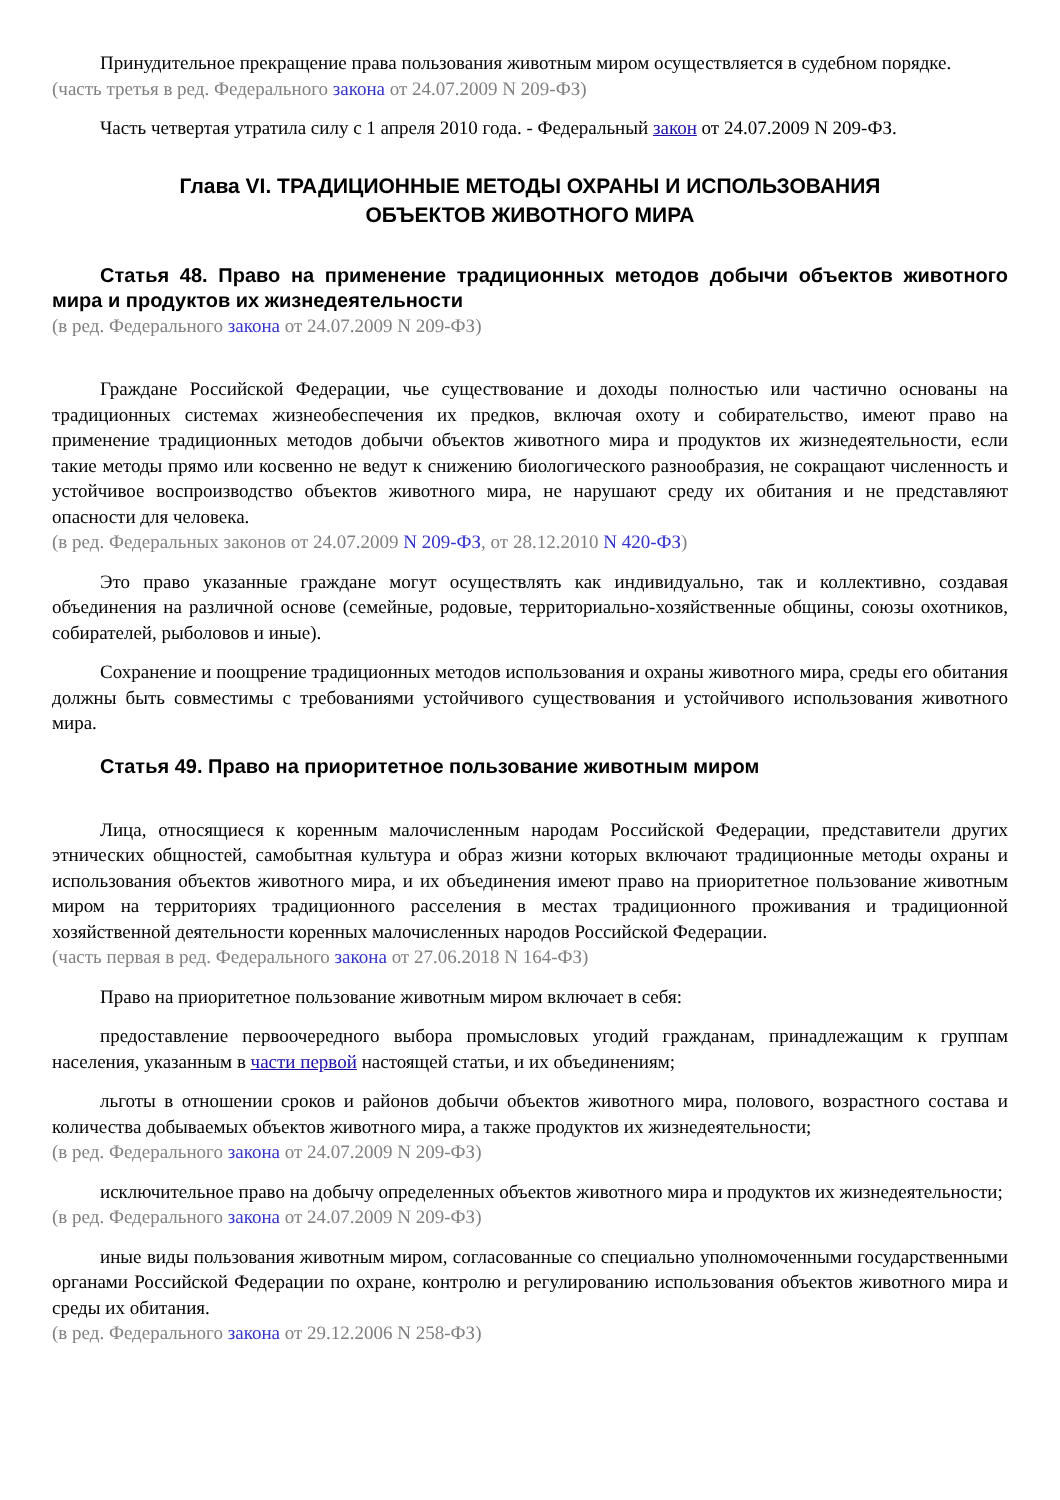Принудительное прекращение права пользования животным миром осуществляется в судебном порядке.
(часть третья в ред. Федерального закона от 24.07.2009 N 209-ФЗ)
Часть четвертая утратила силу с 1 апреля 2010 года. - Федеральный закон от 24.07.2009 N 209-ФЗ.
Глава VI. ТРАДИЦИОННЫЕ МЕТОДЫ ОХРАНЫ И ИСПОЛЬЗОВАНИЯ
ОБЪЕКТОВ ЖИВОТНОГО МИРА
Статья 48. Право на применение традиционных методов добычи объектов животного мира и продуктов их жизнедеятельности
(в ред. Федерального закона от 24.07.2009 N 209-ФЗ)
Граждане Российской Федерации, чье существование и доходы полностью или частично основаны на традиционных системах жизнеобеспечения их предков, включая охоту и собирательство, имеют право на применение традиционных методов добычи объектов животного мира и продуктов их жизнедеятельности, если такие методы прямо или косвенно не ведут к снижению биологического разнообразия, не сокращают численность и устойчивое воспроизводство объектов животного мира, не нарушают среду их обитания и не представляют опасности для человека.
(в ред. Федеральных законов от 24.07.2009 N 209-ФЗ, от 28.12.2010 N 420-ФЗ)
Это право указанные граждане могут осуществлять как индивидуально, так и коллективно, создавая объединения на различной основе (семейные, родовые, территориально-хозяйственные общины, союзы охотников, собирателей, рыболовов и иные).
Сохранение и поощрение традиционных методов использования и охраны животного мира, среды его обитания должны быть совместимы с требованиями устойчивого существования и устойчивого использования животного мира.
Статья 49. Право на приоритетное пользование животным миром
Лица, относящиеся к коренным малочисленным народам Российской Федерации, представители других этнических общностей, самобытная культура и образ жизни которых включают традиционные методы охраны и использования объектов животного мира, и их объединения имеют право на приоритетное пользование животным миром на территориях традиционного расселения в местах традиционного проживания и традиционной хозяйственной деятельности коренных малочисленных народов Российской Федерации.
(часть первая в ред. Федерального закона от 27.06.2018 N 164-ФЗ)
Право на приоритетное пользование животным миром включает в себя:
предоставление первоочередного выбора промысловых угодий гражданам, принадлежащим к группам населения, указанным в части первой настоящей статьи, и их объединениям;
льготы в отношении сроков и районов добычи объектов животного мира, полового, возрастного состава и количества добываемых объектов животного мира, а также продуктов их жизнедеятельности;
(в ред. Федерального закона от 24.07.2009 N 209-ФЗ)
исключительное право на добычу определенных объектов животного мира и продуктов их жизнедеятельности;
(в ред. Федерального закона от 24.07.2009 N 209-ФЗ)
иные виды пользования животным миром, согласованные со специально уполномоченными государственными органами Российской Федерации по охране, контролю и регулированию использования объектов животного мира и среды их обитания.
(в ред. Федерального закона от 29.12.2006 N 258-ФЗ)